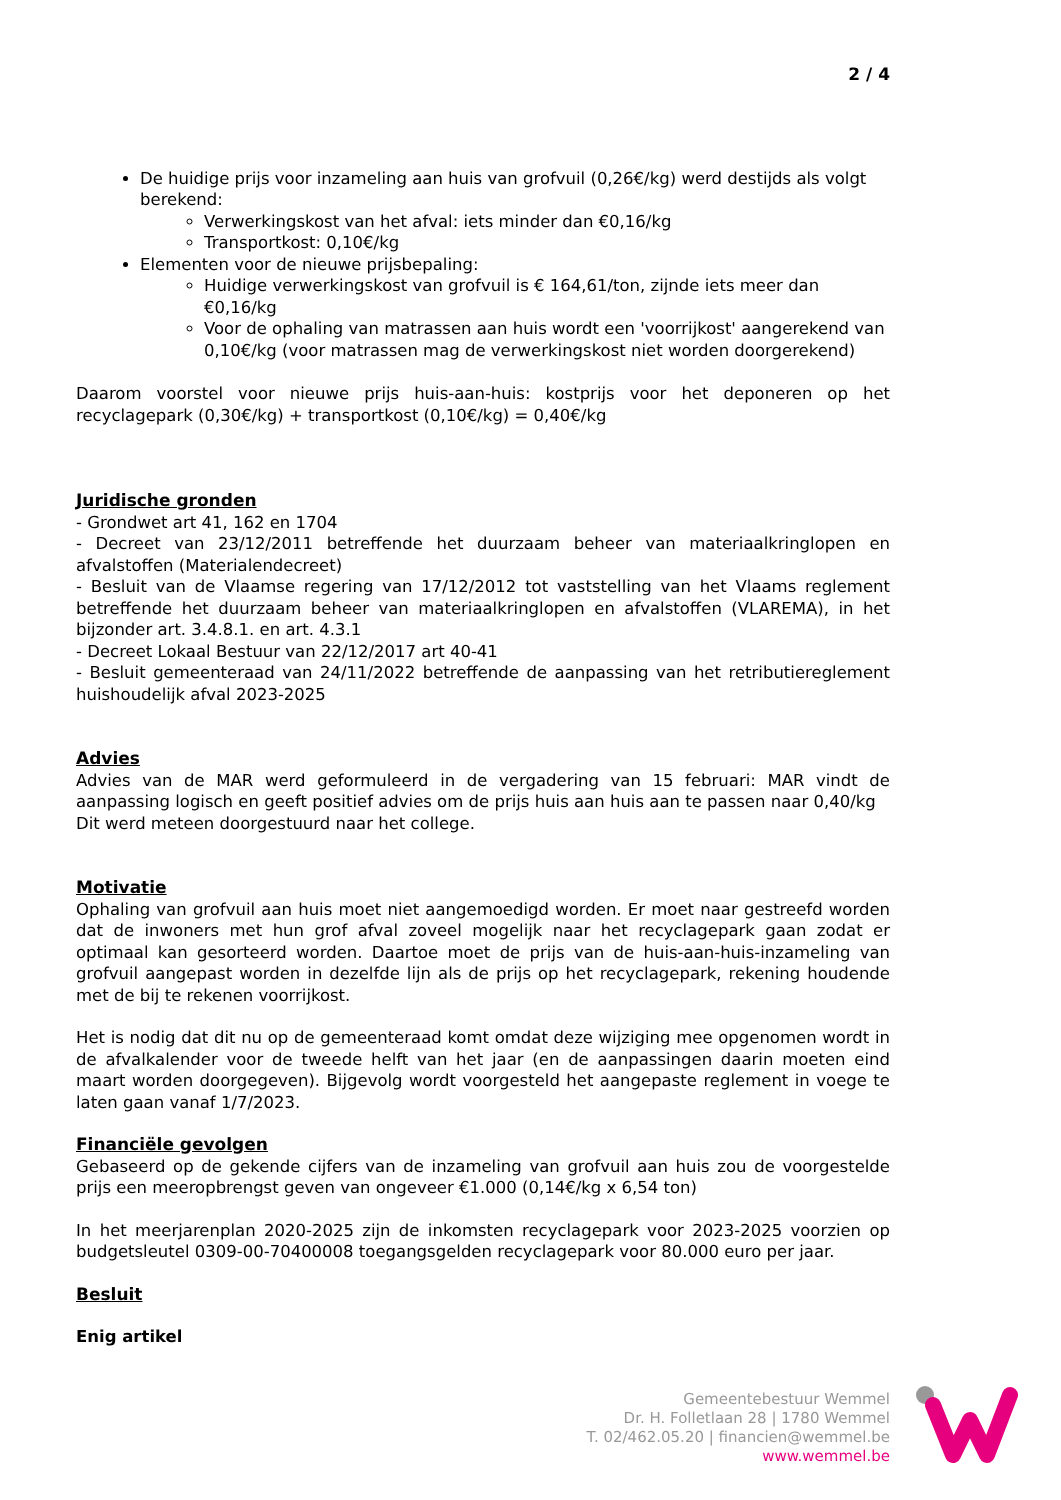2 / 4
De huidige prijs voor inzameling aan huis van grofvuil (0,26€/kg) werd destijds als volgt berekend:
Verwerkingskost van het afval: iets minder dan €0,16/kg
Transportkost: 0,10€/kg
Elementen voor de nieuwe prijsbepaling:
Huidige verwerkingskost van grofvuil is € 164,61/ton, zijnde iets meer dan €0,16/kg
Voor de ophaling van matrassen aan huis wordt een 'voorrijkost' aangerekend van 0,10€/kg (voor matrassen mag de verwerkingskost niet worden doorgerekend)
Daarom voorstel voor nieuwe prijs huis-aan-huis: kostprijs voor het deponeren op het recyclagepark (0,30€/kg) + transportkost (0,10€/kg) = 0,40€/kg
Juridische gronden
- Grondwet art 41, 162 en 1704
- Decreet van 23/12/2011 betreffende het duurzaam beheer van materiaalkringlopen en afvalstoffen (Materialendecreet)
- Besluit van de Vlaamse regering van 17/12/2012 tot vaststelling van het Vlaams reglement betreffende het duurzaam beheer van materiaalkringlopen en afvalstoffen (VLAREMA), in het bijzonder art. 3.4.8.1. en art. 4.3.1
- Decreet Lokaal Bestuur van 22/12/2017 art 40-41
- Besluit gemeenteraad van 24/11/2022 betreffende de aanpassing van het retributiereglement huishoudelijk afval 2023-2025
Advies
Advies van de MAR werd geformuleerd in de vergadering van 15 februari: MAR vindt de aanpassing logisch en geeft positief advies om de prijs huis aan huis aan te passen naar 0,40/kg
Dit werd meteen doorgestuurd naar het college.
Motivatie
Ophaling van grofvuil aan huis moet niet aangemoedigd worden. Er moet naar gestreefd worden dat de inwoners met hun grof afval zoveel mogelijk naar het recyclagepark gaan zodat er optimaal kan gesorteerd worden. Daartoe moet de prijs van de huis-aan-huis-inzameling van grofvuil aangepast worden in dezelfde lijn als de prijs op het recyclagepark, rekening houdende met de bij te rekenen voorrijkost.
Het is nodig dat dit nu op de gemeenteraad komt omdat deze wijziging mee opgenomen wordt in de afvalkalender voor de tweede helft van het jaar (en de aanpassingen daarin moeten eind maart worden doorgegeven). Bijgevolg wordt voorgesteld het aangepaste reglement in voege te laten gaan vanaf 1/7/2023.
Financiële gevolgen
Gebaseerd op de gekende cijfers van de inzameling van grofvuil aan huis zou de voorgestelde prijs een meeropbrengst geven van ongeveer €1.000 (0,14€/kg x 6,54 ton)
In het meerjarenplan 2020-2025 zijn de inkomsten recyclagepark voor 2023-2025 voorzien op budgetsleutel 0309-00-70400008 toegangsgelden recyclagepark voor 80.000 euro per jaar.
Besluit
Enig artikel
Gemeentebestuur Wemmel
Dr. H. Folletlaan 28 | 1780 Wemmel
T. 02/462.05.20 | financien@wemmel.be
www.wemmel.be